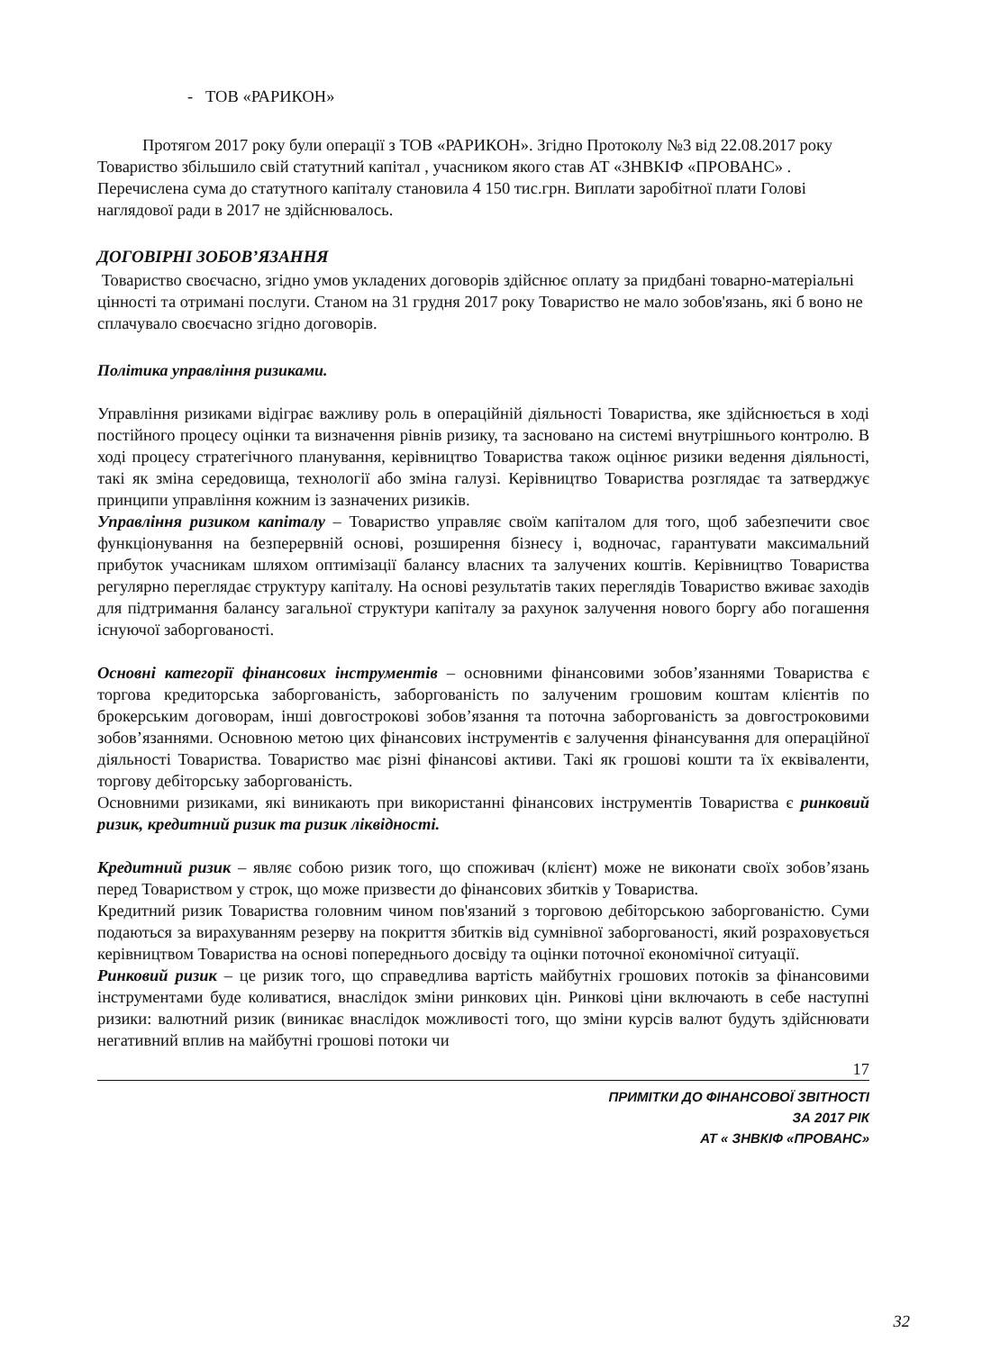- ТОВ «РАРИКОН»
Протягом 2017 року були операції з ТОВ «РАРИКОН». Згідно Протоколу №3 від 22.08.2017 року Товариство збільшило свій статутний капітал , учасником якого став АТ «ЗНВКІФ «ПРОВАНС» . Перечислена сума до статутного капіталу становила 4 150 тис.грн. Виплати заробітної плати Голові наглядової ради в 2017 не здійснювалось.
ДОГОВІРНІ ЗОБОВ’ЯЗАННЯ
Товариство своєчасно, згідно умов укладених договорів здійснює оплату за придбані товарно-матеріальні цінності та отримані послуги. Станом на 31 грудня 2017 року Товариство не мало зобов'язань, які б воно не сплачувало своєчасно згідно договорів.
Політика управління ризиками.
Управління ризиками відіграє важливу роль в операційній діяльності Товариства, яке здійснюється в ході постійного процесу оцінки та визначення рівнів ризику, та засновано на системі внутрішнього контролю. В ході процесу стратегічного планування, керівництво Товариства також оцінює ризики ведення діяльності, такі як зміна середовища, технології або зміна галузі. Керівництво Товариства розглядає та затверджує принципи управління кожним із зазначених ризиків.
Управління ризиком капіталу – Товариство управляє своїм капіталом для того, щоб забезпечити своє функціонування на безперервній основі, розширення бізнесу і, водночас, гарантувати максимальний прибуток учасникам шляхом оптимізації балансу власних та залучених коштів. Керівництво Товариства регулярно переглядає структуру капіталу. На основі результатів таких переглядів Товариство вживає заходів для підтримання балансу загальної структури капіталу за рахунок залучення нового боргу або погашення існуючої заборгованості.
Основні категорії фінансових інструментів – основними фінансовими зобов’язаннями Товариства є торгова кредиторська заборгованість, заборгованість по залученим грошовим коштам клієнтів по брокерським договорам, інші довгострокові зобов’язання та поточна заборгованість за довгостроковими зобов’язаннями. Основною метою цих фінансових інструментів є залучення фінансування для операційної діяльності Товариства. Товариство має різні фінансові активи. Такі як грошові кошти та їх еквіваленти, торгову дебіторську заборгованість.
Основними ризиками, які виникають при використанні фінансових інструментів Товариства є ринковий ризик, кредитний ризик та ризик ліквідності.
Кредитний ризик – являє собою ризик того, що споживач (клієнт) може не виконати своїх зобов’язань перед Товариством у строк, що може призвести до фінансових збитків у Товариства.
Кредитний ризик Товариства головним чином пов'язаний з торговою дебіторською заборгованістю. Суми подаються за вирахуванням резерву на покриття збитків від сумнівної заборгованості, який розраховується керівництвом Товариства на основі попереднього досвіду та оцінки поточної економічної ситуації.
Ринковий ризик – це ризик того, що справедлива вартість майбутніх грошових потоків за фінансовими інструментами буде коливатися, внаслідок зміни ринкових цін. Ринкові ціни включають в себе наступні ризики: валютний ризик (виникає внаслідок можливості того, що зміни курсів валют будуть здійснювати негативний вплив на майбутні грошові потоки чи
17
ПРИМІТКИ ДО ФІНАНСОВОЇ ЗВІТНОСТІ
ЗА 2017 РІК
АТ « ЗНВКІФ «ПРОВАНС»
32